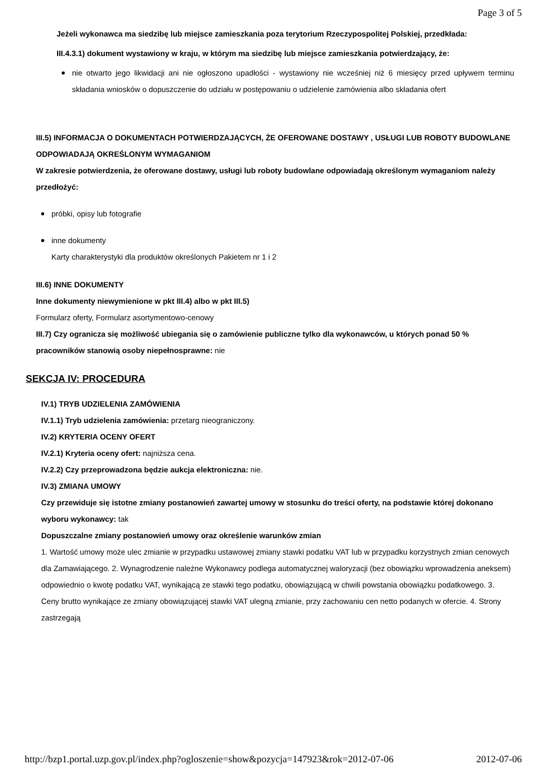Page 3 of 5
Jeżeli wykonawca ma siedzibę lub miejsce zamieszkania poza terytorium Rzeczypospolitej Polskiej, przedkłada:
III.4.3.1) dokument wystawiony w kraju, w którym ma siedzibę lub miejsce zamieszkania potwierdzający, że:
nie otwarto jego likwidacji ani nie ogłoszono upadłości - wystawiony nie wcześniej niż 6 miesięcy przed upływem terminu składania wniosków o dopuszczenie do udziału w postępowaniu o udzielenie zamówienia albo składania ofert
III.5) INFORMACJA O DOKUMENTACH POTWIERDZAJĄCYCH, ŻE OFEROWANE DOSTAWY , USŁUGI LUB ROBOTY BUDOWLANE ODPOWIADAJĄ OKREŚLONYM WYMAGANIOM
W zakresie potwierdzenia, że oferowane dostawy, usługi lub roboty budowlane odpowiadają określonym wymaganiom należy przedłożyć:
próbki, opisy lub fotografie
inne dokumenty
Karty charakterystyki dla produktów określonych Pakietem nr 1 i 2
III.6) INNE DOKUMENTY
Inne dokumenty niewymienione w pkt III.4) albo w pkt III.5)
Formularz oferty, Formularz asortymentowo-cenowy
III.7) Czy ogranicza się możliwość ubiegania się o zamówienie publiczne tylko dla wykonawców, u których ponad 50 % pracowników stanowią osoby niepełnosprawne: nie
SEKCJA IV: PROCEDURA
IV.1) TRYB UDZIELENIA ZAMÓWIENIA
IV.1.1) Tryb udzielenia zamówienia: przetarg nieograniczony.
IV.2) KRYTERIA OCENY OFERT
IV.2.1) Kryteria oceny ofert: najniższa cena.
IV.2.2) Czy przeprowadzona będzie aukcja elektroniczna: nie.
IV.3) ZMIANA UMOWY
Czy przewiduje się istotne zmiany postanowień zawartej umowy w stosunku do treści oferty, na podstawie której dokonano wyboru wykonawcy: tak
Dopuszczalne zmiany postanowień umowy oraz określenie warunków zmian
1. Wartość umowy może ulec zmianie w przypadku ustawowej zmiany stawki podatku VAT lub w przypadku korzystnych zmian cenowych dla Zamawiającego. 2. Wynagrodzenie należne Wykonawcy podlega automatycznej waloryzacji (bez obowiązku wprowadzenia aneksem) odpowiednio o kwotę podatku VAT, wynikającą ze stawki tego podatku, obowiązującą w chwili powstania obowiązku podatkowego. 3. Ceny brutto wynikające ze zmiany obowiązującej stawki VAT ulegną zmianie, przy zachowaniu cen netto podanych w ofercie. 4. Strony zastrzegają
http://bzp1.portal.uzp.gov.pl/index.php?ogloszenie=show&pozycja=147923&rok=2012-07-06 2012-07-06